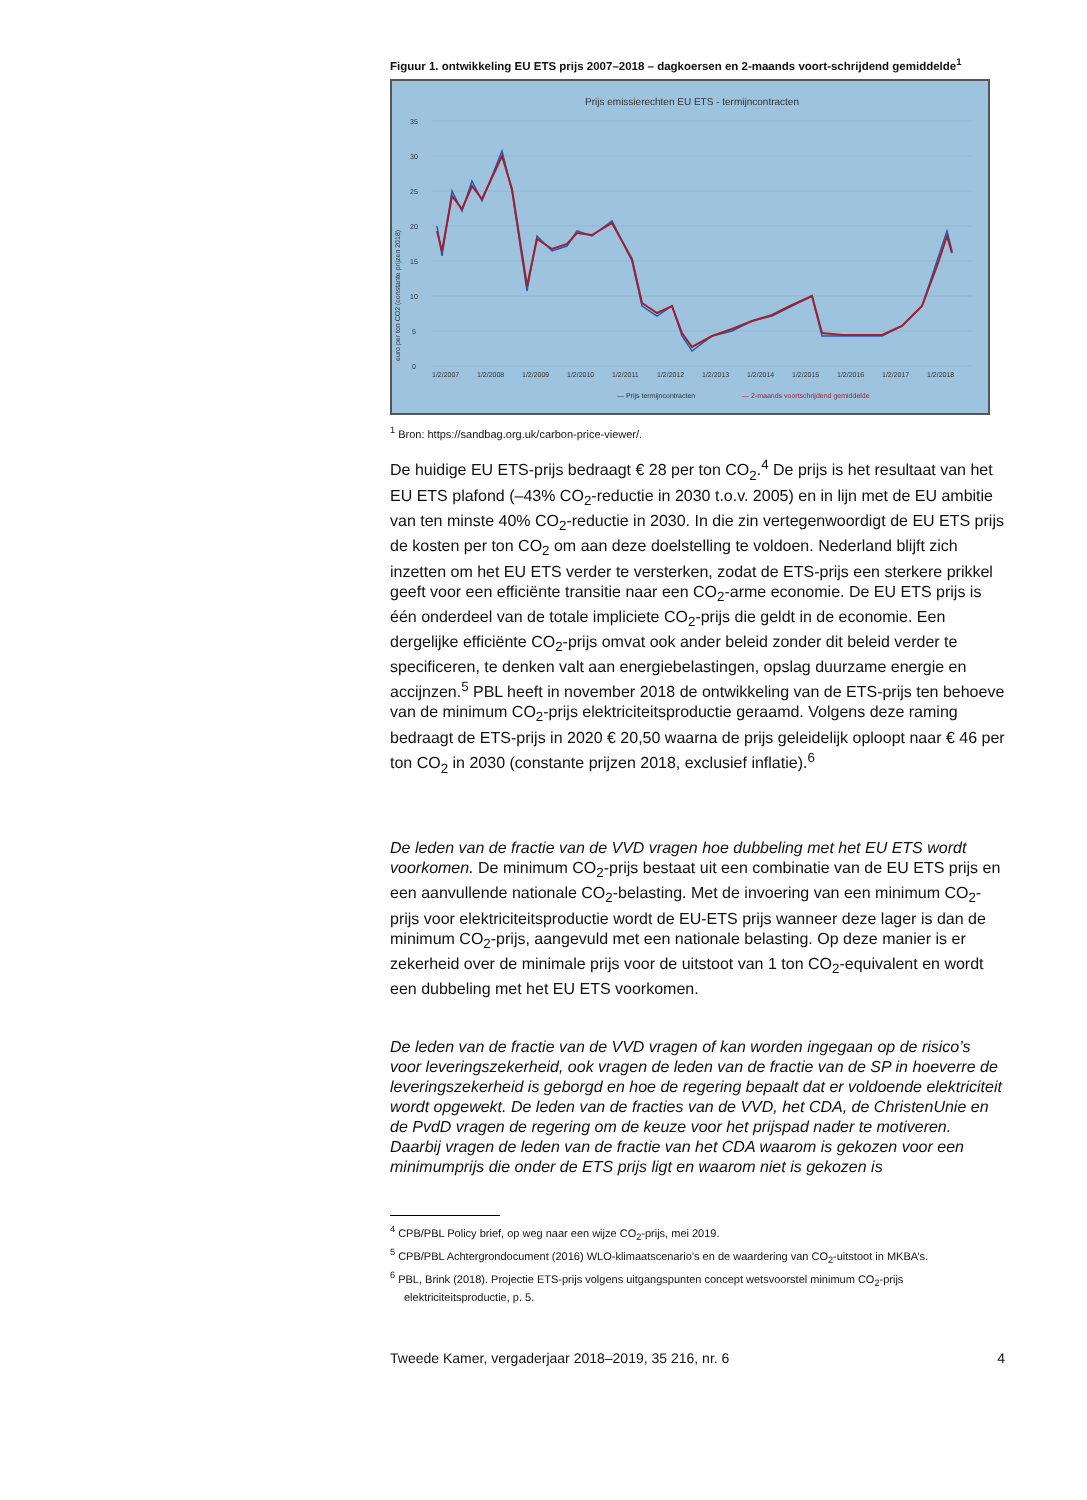Figuur 1. ontwikkeling EU ETS prijs 2007–2018 – dagkoersen en 2-maands voort-schrijdend gemiddelde<sup>1</sup>
Prijs emissierechten EU ETS - termijncontracten
35
30
25
20
15
10
5
0
euro per ton CO2 (constante prijzen 2018)
1/2/2007
1/2/2008
1/2/2009
1/2/2010
1/2/2011
1/2/2012
1/2/2013
1/2/2014
1/2/2015
1/2/2016
1/2/2017
1/2/2018
— Prijs termijncontracten
— 2-maands voortschrijdend gemiddelde
<sup>1</sup> Bron: https://sandbag.org.uk/carbon-price-viewer/.
De huidige EU ETS-prijs bedraagt € 28 per ton CO<sub>2</sub>.<sup>4</sup> De prijs is het resultaat van het EU ETS plafond (–43% CO<sub>2</sub>-reductie in 2030 t.o.v. 2005) en in lijn met de EU ambitie van ten minste 40% CO<sub>2</sub>-reductie in 2030. In die zin vertegenwoordigt de EU ETS prijs de kosten per ton CO<sub>2</sub> om aan deze doelstelling te voldoen. Nederland blijft zich inzetten om het EU ETS verder te versterken, zodat de ETS-prijs een sterkere prikkel geeft voor een efficiënte transitie naar een CO<sub>2</sub>-arme economie. De EU ETS prijs is één onderdeel van de totale impliciete CO<sub>2</sub>-prijs die geldt in de economie. Een dergelijke efficiënte CO<sub>2</sub>-prijs omvat ook ander beleid zonder dit beleid verder te specificeren, te denken valt aan energiebelastingen, opslag duurzame energie en accijnzen.<sup>5</sup> PBL heeft in november 2018 de ontwikkeling van de ETS-prijs ten behoeve van de minimum CO<sub>2</sub>-prijs elektriciteitsproductie geraamd. Volgens deze raming bedraagt de ETS-prijs in 2020 € 20,50 waarna de prijs geleidelijk oploopt naar € 46 per ton CO<sub>2</sub> in 2030 (constante prijzen 2018, exclusief inflatie).<sup>6</sup>
De leden van de fractie van de VVD vragen hoe dubbeling met het EU ETS wordt voorkomen. De minimum CO<sub>2</sub>-prijs bestaat uit een combinatie van de EU ETS prijs en een aanvullende nationale CO<sub>2</sub>-belasting. Met de invoering van een minimum CO<sub>2</sub>-prijs voor elektriciteitsproductie wordt de EU-ETS prijs wanneer deze lager is dan de minimum CO<sub>2</sub>-prijs, aangevuld met een nationale belasting. Op deze manier is er zekerheid over de minimale prijs voor de uitstoot van 1 ton CO<sub>2</sub>-equivalent en wordt een dubbeling met het EU ETS voorkomen.
De leden van de fractie van de VVD vragen of kan worden ingegaan op de risico’s voor leveringszekerheid, ook vragen de leden van de fractie van de SP in hoeverre de leveringszekerheid is geborgd en hoe de regering bepaalt dat er voldoende elektriciteit wordt opgewekt. De leden van de fracties van de VVD, het CDA, de ChristenUnie en de PvdD vragen de regering om de keuze voor het prijspad nader te motiveren. Daarbij vragen de leden van de fractie van het CDA waarom is gekozen voor een minimumprijs die onder de ETS prijs ligt en waarom niet is gekozen is
<sup>4</sup> CPB/PBL Policy brief, op weg naar een wijze CO<sub>2</sub>-prijs, mei 2019.
<sup>5</sup> CPB/PBL Achtergrondocument (2016) WLO-klimaatscenario’s en de waardering van CO<sub>2</sub>-uitstoot in MKBA’s.
<sup>6</sup> PBL, Brink (2018). Projectie ETS-prijs volgens uitgangspunten concept wetsvoorstel minimum CO<sub>2</sub>-prijs elektriciteitsproductie, p. 5.
Tweede Kamer, vergaderjaar 2018–2019, 35 216, nr. 6 4